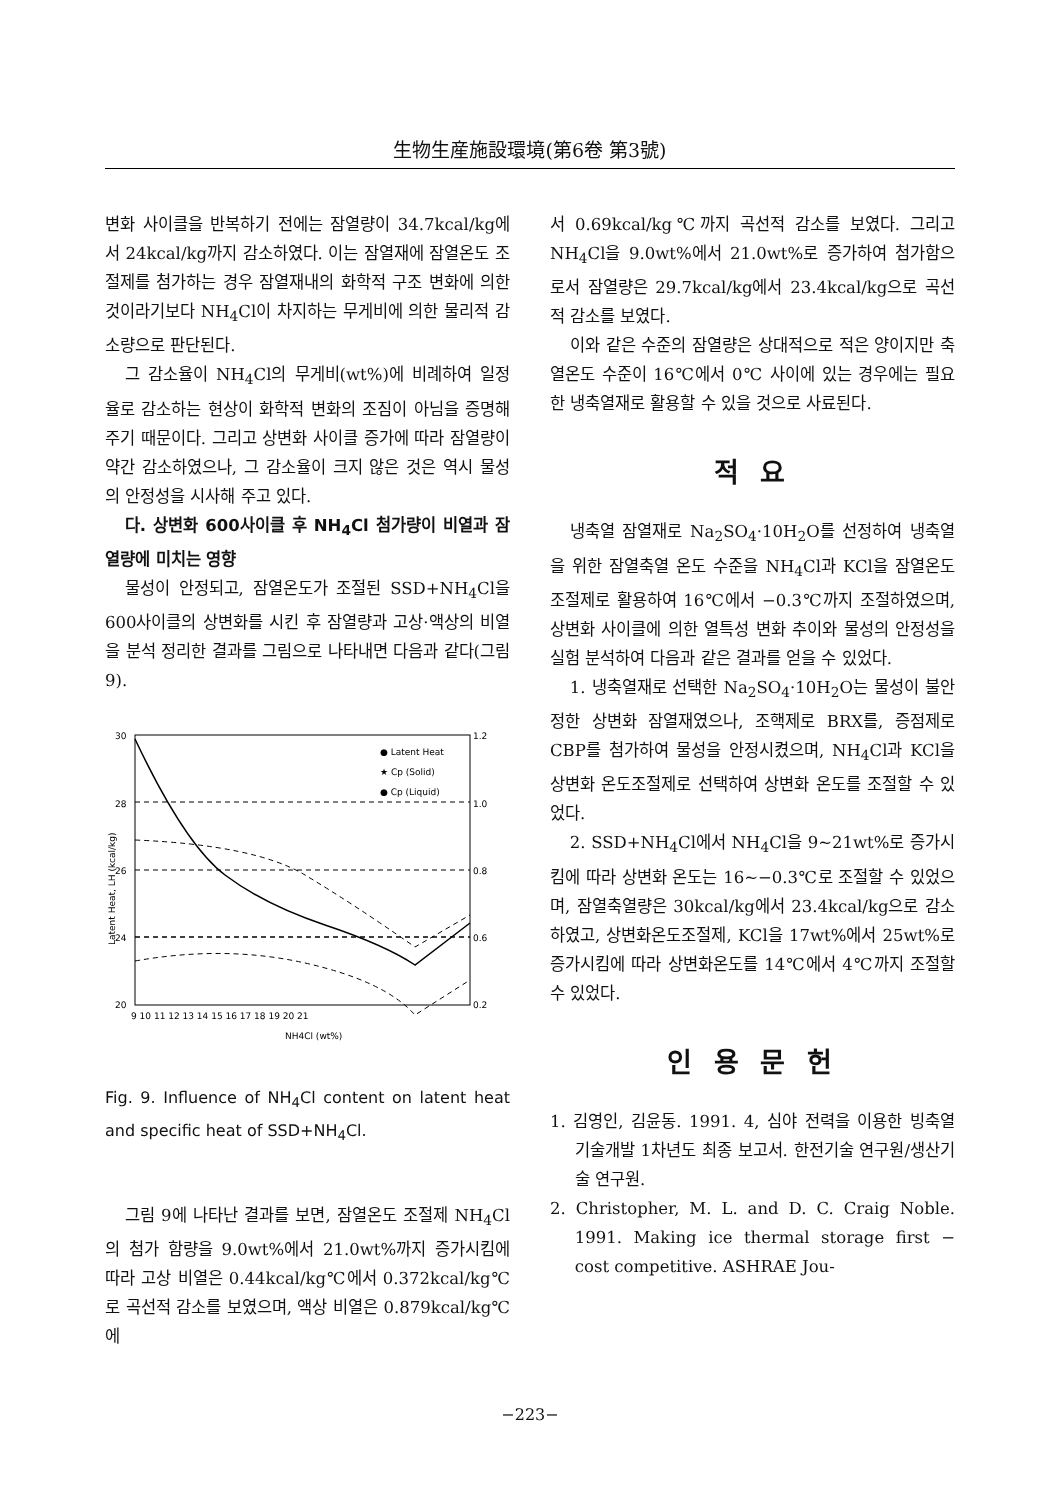生物生産施設環境(第6卷 第3號)
변화 사이클을 반복하기 전에는 잠열량이 34.7kcal/kg에서 24kcal/kg까지 감소하였다. 이는 잠열재에 잠열온도 조절제를 첨가하는 경우 잠열재내의 화학적 구조 변화에 의한 것이라기보다 NH<sub>4</sub>Cl이 차지하는 무게비에 의한 물리적 감소량으로 판단된다.
그 감소율이 NH<sub>4</sub>Cl의 무게비(wt%)에 비례하여 일정율로 감소하는 현상이 화학적 변화의 조짐이 아님을 증명해 주기 때문이다. 그리고 상변화 사이클 증가에 따라 잠열량이 약간 감소하였으나, 그 감소율이 크지 않은 것은 역시 물성의 안정성을 시사해 주고 있다.
다. 상변화 600사이클 후 NH<sub>4</sub>Cl 첨가량이 비열과 잠열량에 미치는 영향
물성이 안정되고, 잠열온도가 조절된 SSD+NH<sub>4</sub>Cl을 600사이클의 상변화를 시킨 후 잠열량과 고상·액상의 비열을 분석 정리한 결과를 그림으로 나타내면 다음과 같다(그림 9).
30
28
26
24
20
1.2
1.0
0.8
0.6
0.2
9 10 11 12 13 14 15 16 17 18 19 20 21
NH4Cl (wt%)
● Latent Heat
★ Cp (Solid)
● Cp (Liquid)
Latent Heat, LH (kcal/kg)
Fig. 9. Influence of NH<sub>4</sub>Cl content on latent heat and specific heat of SSD+NH<sub>4</sub>Cl.
그림 9에 나타난 결과를 보면, 잠열온도 조절제 NH<sub>4</sub>Cl의 첨가 함량을 9.0wt%에서 21.0wt%까지 증가시킴에 따라 고상 비열은 0.44kcal/kg℃에서 0.372kcal/kg℃로 곡선적 감소를 보였으며, 액상 비열은 0.879kcal/kg℃에
서 0.69kcal/kg℃까지 곡선적 감소를 보였다. 그리고 NH<sub>4</sub>Cl을 9.0wt%에서 21.0wt%로 증가하여 첨가함으로서 잠열량은 29.7kcal/kg에서 23.4kcal/kg으로 곡선적 감소를 보였다.
이와 같은 수준의 잠열량은 상대적으로 적은 양이지만 축열온도 수준이 16℃에서 0℃ 사이에 있는 경우에는 필요한 냉축열재로 활용할 수 있을 것으로 사료된다.
적 요
냉축열 잠열재로 Na<sub>2</sub>SO<sub>4</sub>·10H<sub>2</sub>O를 선정하여 냉축열을 위한 잠열축열 온도 수준을 NH<sub>4</sub>Cl과 KCl을 잠열온도 조절제로 활용하여 16℃에서 −0.3℃까지 조절하였으며, 상변화 사이클에 의한 열특성 변화 추이와 물성의 안정성을 실험 분석하여 다음과 같은 결과를 얻을 수 있었다.
1. 냉축열재로 선택한 Na<sub>2</sub>SO<sub>4</sub>·10H<sub>2</sub>O는 물성이 불안정한 상변화 잠열재였으나, 조핵제로 BRX를, 증점제로 CBP를 첨가하여 물성을 안정시켰으며, NH<sub>4</sub>Cl과 KCl을 상변화 온도조절제로 선택하여 상변화 온도를 조절할 수 있었다.
2. SSD+NH<sub>4</sub>Cl에서 NH<sub>4</sub>Cl을 9∼21wt%로 증가시킴에 따라 상변화 온도는 16∼−0.3℃로 조절할 수 있었으며, 잠열축열량은 30kcal/kg에서 23.4kcal/kg으로 감소하였고, 상변화온도조절제, KCl을 17wt%에서 25wt%로 증가시킴에 따라 상변화온도를 14℃에서 4℃까지 조절할 수 있었다.
인 용 문 헌
1. 김영인, 김윤동. 1991. 4, 심야 전력을 이용한 빙축열 기술개발 1차년도 최종 보고서. 한전기술 연구원/생산기술 연구원.
2. Christopher, M. L. and D. C. Craig Noble. 1991. Making ice thermal storage first − cost competitive. ASHRAE Jou-
−223−